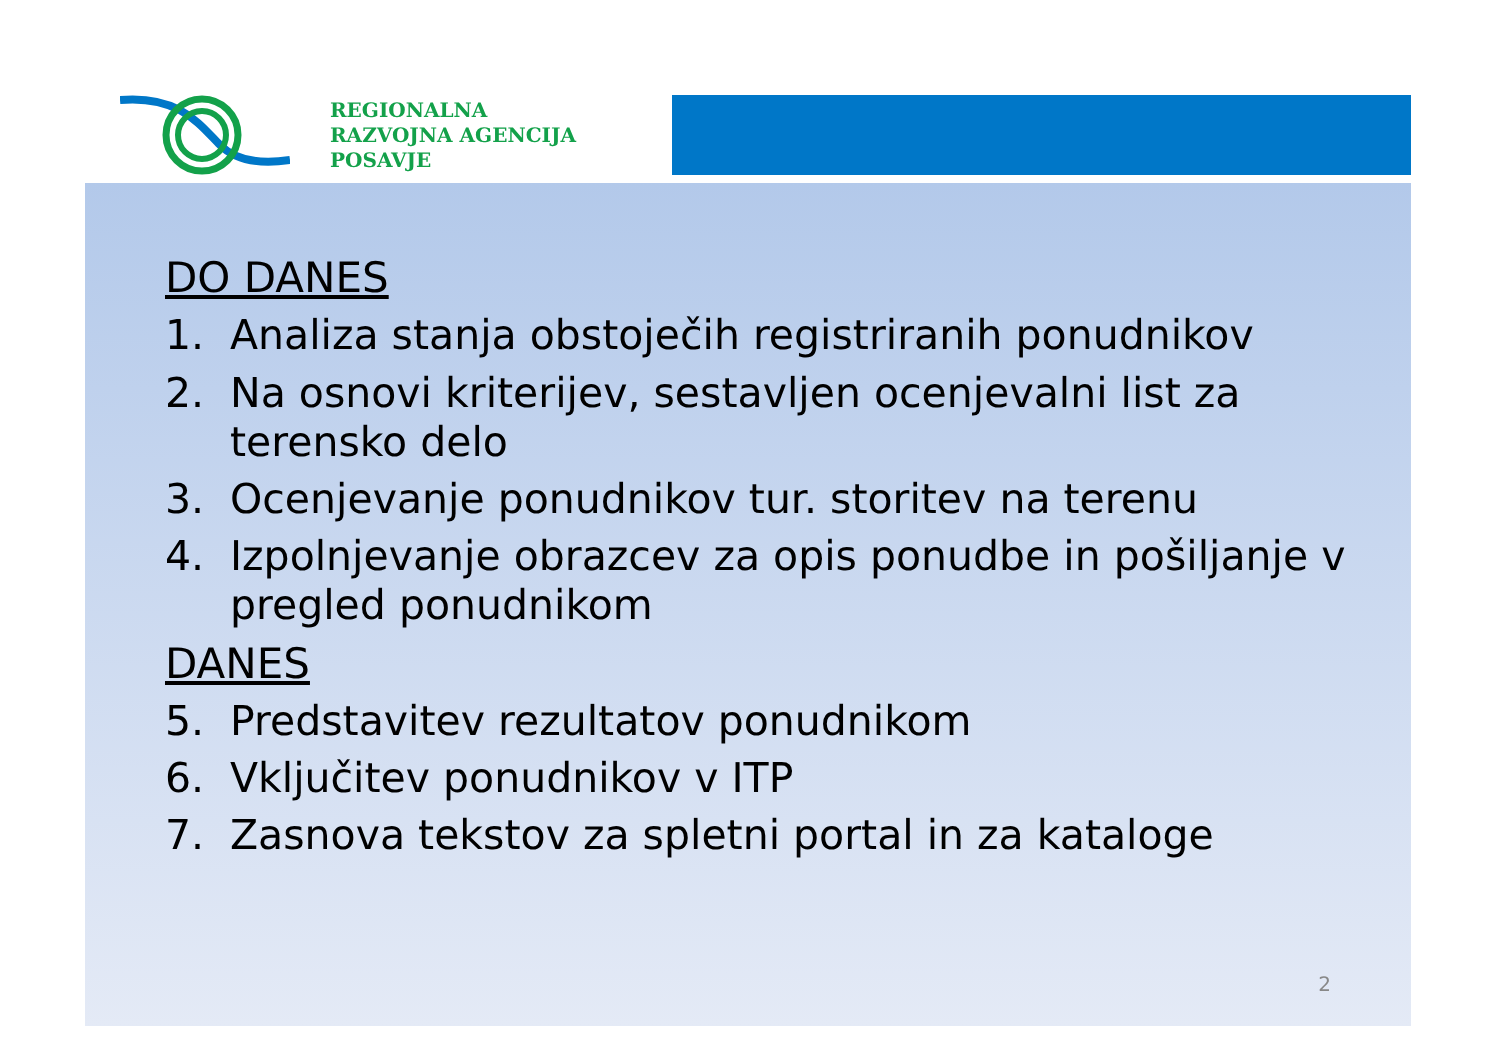REGIONALNA
RAZVOJNA AGENCIJA
POSAVJE
DO DANES
1. Analiza stanja obstoječih registriranih ponudnikov
2. Na osnovi kriterijev, sestavljen ocenjevalni list za terensko delo
3. Ocenjevanje ponudnikov tur. storitev na terenu
4. Izpolnjevanje obrazcev za opis ponudbe in pošiljanje v pregled ponudnikom
DANES
5. Predstavitev rezultatov ponudnikom
6. Vključitev ponudnikov v ITP
7. Zasnova tekstov za spletni portal in za kataloge
2